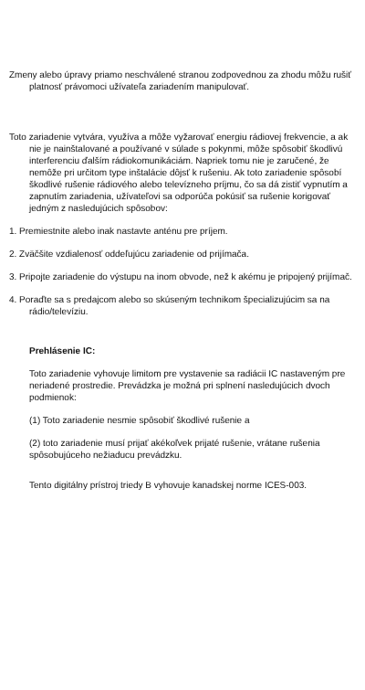Zmeny alebo úpravy priamo neschválené stranou zodpovednou za zhodu môžu rušiť platnosť právomoci užívateľa zariadením manipulovať.
Toto zariadenie vytvára, využíva a môže vyžarovať energiu rádiovej frekvencie, a ak nie je nainštalované a používané v súlade s pokynmi, môže spôsobiť škodlivú interferenciu ďalším rádiokomunikáciám. Napriek tomu nie je zaručené, že nemôže pri určitom type inštalácie dôjsť k rušeniu. Ak toto zariadenie spôsobí škodlivé rušenie rádiového alebo televízneho príjmu, čo sa dá zistiť vypnutím a zapnutím zariadenia, užívateľovi sa odporúča pokúsiť sa rušenie korigovať jedným z nasledujúcich spôsobov:
1. Premiestnite alebo inak nastavte anténu pre príjem.
2. Zväčšite vzdialenosť oddeľujúcu zariadenie od prijímača.
3. Pripojte zariadenie do výstupu na inom obvode, než k akému je pripojený prijímač.
4. Poraďte sa s predajcom alebo so skúseným technikom špecializujúcim sa na rádio/televíziu.
Prehlásenie IC:
Toto zariadenie vyhovuje limitom pre vystavenie sa radiácii IC nastaveným pre neriadené prostredie. Prevádzka je možná pri splnení nasledujúcich dvoch podmienok:
(1) Toto zariadenie nesmie spôsobiť škodlivé rušenie a
(2) toto zariadenie musí prijať akékoľvek prijaté rušenie, vrátane rušenia spôsobujúceho nežiaducu prevádzku.
Tento digitálny prístroj triedy B vyhovuje kanadskej norme ICES-003.